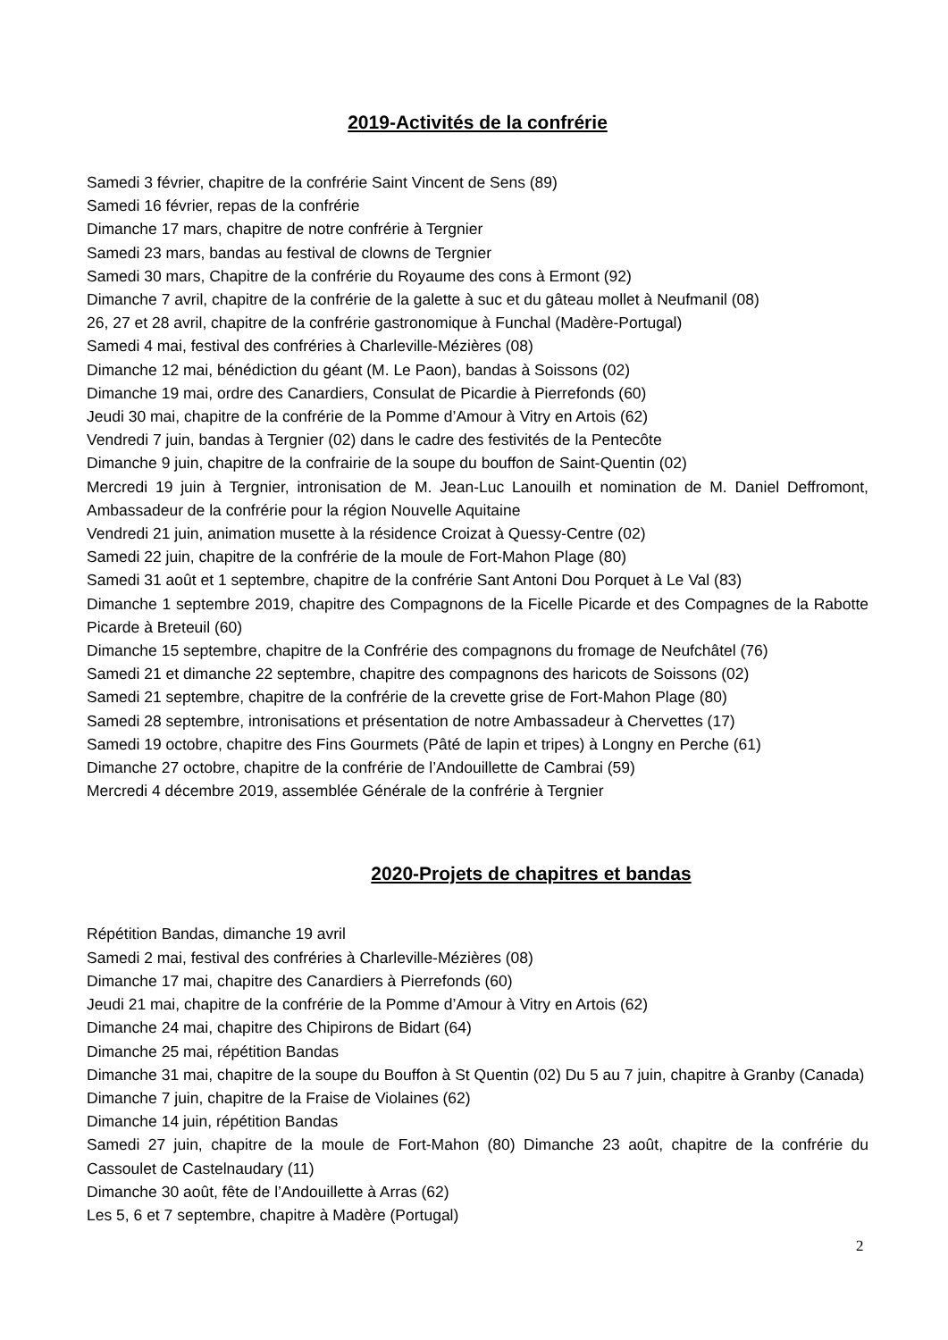2019-Activités de la confrérie
Samedi 3 février, chapitre de la confrérie Saint Vincent de Sens (89)
Samedi 16 février, repas de la confrérie
Dimanche 17 mars, chapitre de notre confrérie à Tergnier
Samedi 23 mars, bandas au festival de clowns de Tergnier
Samedi 30 mars, Chapitre de la confrérie du Royaume des cons à Ermont (92)
Dimanche 7 avril, chapitre de la confrérie de la galette à suc et du gâteau mollet à Neufmanil (08)
26, 27 et 28 avril, chapitre de la confrérie gastronomique à Funchal (Madère-Portugal)
Samedi 4 mai, festival des confréries à Charleville-Mézières (08)
Dimanche 12 mai, bénédiction du géant (M. Le Paon), bandas à Soissons (02)
Dimanche 19 mai, ordre des Canardiers, Consulat de Picardie à Pierrefonds (60)
Jeudi 30 mai, chapitre de la confrérie de la Pomme d’Amour à Vitry en Artois (62)
Vendredi 7 juin, bandas à Tergnier (02) dans le cadre des festivités de la Pentecôte
Dimanche 9 juin, chapitre de la confrairie de la soupe du bouffon de Saint-Quentin (02)
Mercredi 19 juin à Tergnier, intronisation de M. Jean-Luc Lanouilh et nomination de M. Daniel Deffromont, Ambassadeur de la confrérie pour la région Nouvelle Aquitaine
Vendredi 21 juin, animation musette à la résidence Croizat à Quessy-Centre (02)
Samedi 22 juin, chapitre de la confrérie de la moule de Fort-Mahon Plage (80)
Samedi 31 août et 1 septembre, chapitre de la confrérie Sant Antoni Dou Porquet à Le Val (83)
Dimanche 1 septembre 2019, chapitre des Compagnons de la Ficelle Picarde et des Compagnes de la Rabotte Picarde à Breteuil (60)
Dimanche 15 septembre, chapitre de la Confrérie des compagnons du fromage de Neufchâtel (76)
Samedi 21 et dimanche 22 septembre, chapitre des compagnons des haricots de Soissons (02)
Samedi 21 septembre, chapitre de la confrérie de la crevette grise de Fort-Mahon Plage (80)
Samedi 28 septembre, intronisations et présentation de notre Ambassadeur à Chervettes (17)
Samedi 19 octobre, chapitre des Fins Gourmets (Pâté de lapin et tripes) à Longny en Perche (61)
Dimanche 27 octobre, chapitre de la confrérie de l’Andouillette de Cambrai (59)
Mercredi 4 décembre 2019, assemblée Générale de la confrérie à Tergnier
2020-Projets de chapitres et bandas
Répétition Bandas, dimanche 19 avril
Samedi 2 mai, festival des confréries à Charleville-Mézières (08)
Dimanche 17 mai, chapitre des Canardiers à Pierrefonds (60)
Jeudi 21 mai, chapitre de la confrérie de la Pomme d’Amour à Vitry en Artois (62)
Dimanche 24 mai, chapitre des Chipirons de Bidart (64)
Dimanche 25 mai, répétition Bandas
Dimanche 31 mai, chapitre de la soupe du Bouffon à St Quentin (02) Du 5 au 7 juin, chapitre à Granby (Canada)
Dimanche 7 juin, chapitre de la Fraise de Violaines (62)
Dimanche 14 juin, répétition Bandas
Samedi 27 juin, chapitre de la moule de Fort-Mahon (80) Dimanche 23 août, chapitre de la confrérie du Cassoulet de Castelnaudary (11)
Dimanche 30 août, fête de l’Andouillette à Arras (62)
Les 5, 6 et 7 septembre, chapitre à Madère (Portugal)
2